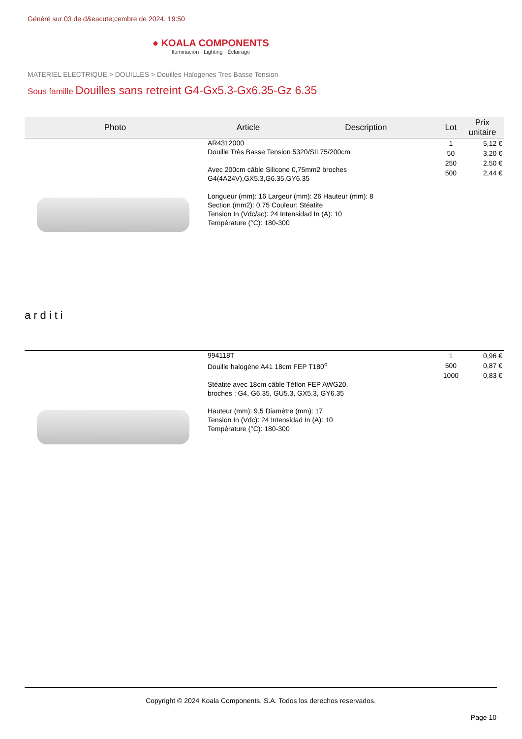Généré sur 03 de d&eacute;cembre de 2024, 19:50
● KOALA COMPONENTS
Iluminación · Lighting · Éclairage
MATERIEL ELECTRIQUE > DOUILLES > Douilles Halogenes Tres Basse Tension
Sous famille Douilles sans retreint G4-Gx5.3-Gx6.35-Gz 6.35
| Photo | Article | Description | Lot | Prix unitaire |
| --- | --- | --- | --- | --- |
| arditi | AR4312000 Douille Très Basse Tension 5320/SIL75/200cm Avec 200cm câble Silicone 0,75mm2 broches G4(4A24V),GX5.3,G6.35,GY6.35 Longueur (mm): 16 Largeur (mm): 26 Hauteur (mm): 8 Section (mm2): 0,75 Couleur: Stéatite Tension In (Vdc/ac): 24 Intensidad In (A): 10 Température (°C): 180-300 | | 1 50 250 500 | 5,12 € 3,20 € 2,50 € 2,44 € |
| | 994118T Douille halogène A41 18cm FEP T180<sup>o</sup> Stéatite avec 18cm câble Téflon FEP AWG20. broches : G4, G6.35, GU5.3, GX5.3, GY6.35 Hauteur (mm): 9,5 Diamètre (mm): 17 Tension In (Vdc): 24 Intensidad In (A): 10 Température (°C): 180-300 | | 1 500 1000 | 0,96 € 0,87 € 0,83 € |
Copyright © 2024 Koala Components, S.A. Todos los derechos reservados.
Page 10